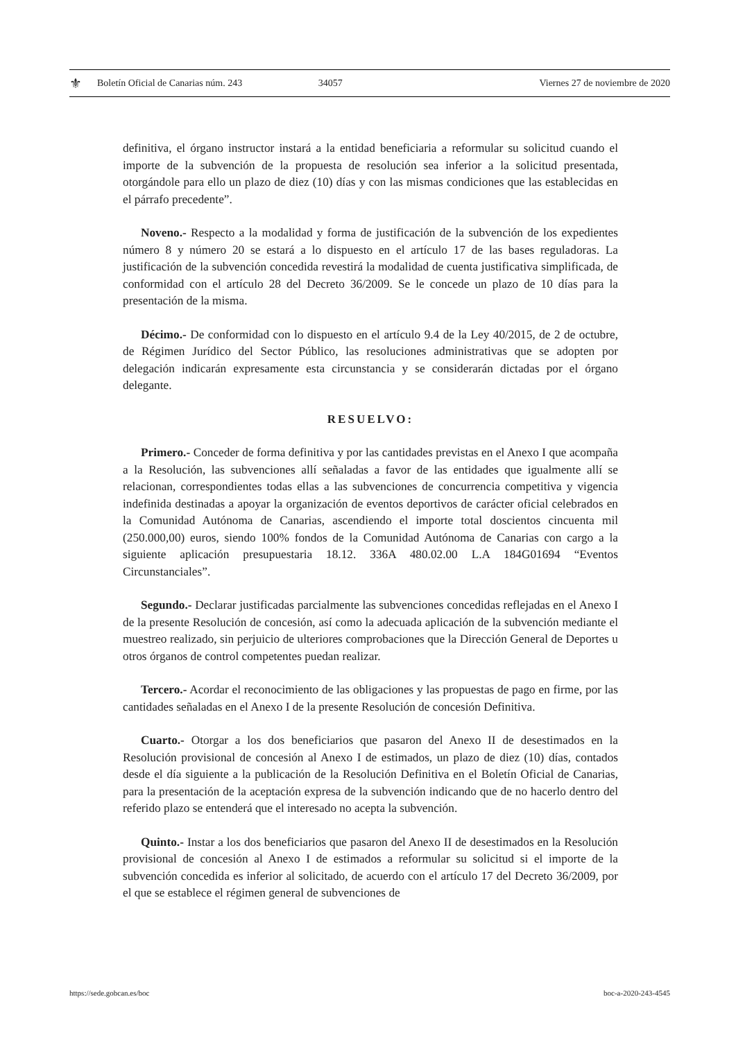⚜ Boletín Oficial de Canarias núm. 243 34057 Viernes 27 de noviembre de 2020
definitiva, el órgano instructor instará a la entidad beneficiaria a reformular su solicitud cuando el importe de la subvención de la propuesta de resolución sea inferior a la solicitud presentada, otorgándole para ello un plazo de diez (10) días y con las mismas condiciones que las establecidas en el párrafo precedente”.
Noveno.- Respecto a la modalidad y forma de justificación de la subvención de los expedientes número 8 y número 20 se estará a lo dispuesto en el artículo 17 de las bases reguladoras. La justificación de la subvención concedida revestirá la modalidad de cuenta justificativa simplificada, de conformidad con el artículo 28 del Decreto 36/2009. Se le concede un plazo de 10 días para la presentación de la misma.
Décimo.- De conformidad con lo dispuesto en el artículo 9.4 de la Ley 40/2015, de 2 de octubre, de Régimen Jurídico del Sector Público, las resoluciones administrativas que se adopten por delegación indicarán expresamente esta circunstancia y se considerarán dictadas por el órgano delegante.
RESUELVO:
Primero.- Conceder de forma definitiva y por las cantidades previstas en el Anexo I que acompaña a la Resolución, las subvenciones allí señaladas a favor de las entidades que igualmente allí se relacionan, correspondientes todas ellas a las subvenciones de concurrencia competitiva y vigencia indefinida destinadas a apoyar la organización de eventos deportivos de carácter oficial celebrados en la Comunidad Autónoma de Canarias, ascendiendo el importe total doscientos cincuenta mil (250.000,00) euros, siendo 100% fondos de la Comunidad Autónoma de Canarias con cargo a la siguiente aplicación presupuestaria 18.12. 336A 480.02.00 L.A 184G01694 “Eventos Circunstanciales”.
Segundo.- Declarar justificadas parcialmente las subvenciones concedidas reflejadas en el Anexo I de la presente Resolución de concesión, así como la adecuada aplicación de la subvención mediante el muestreo realizado, sin perjuicio de ulteriores comprobaciones que la Dirección General de Deportes u otros órganos de control competentes puedan realizar.
Tercero.- Acordar el reconocimiento de las obligaciones y las propuestas de pago en firme, por las cantidades señaladas en el Anexo I de la presente Resolución de concesión Definitiva.
Cuarto.- Otorgar a los dos beneficiarios que pasaron del Anexo II de desestimados en la Resolución provisional de concesión al Anexo I de estimados, un plazo de diez (10) días, contados desde el día siguiente a la publicación de la Resolución Definitiva en el Boletín Oficial de Canarias, para la presentación de la aceptación expresa de la subvención indicando que de no hacerlo dentro del referido plazo se entenderá que el interesado no acepta la subvención.
Quinto.- Instar a los dos beneficiarios que pasaron del Anexo II de desestimados en la Resolución provisional de concesión al Anexo I de estimados a reformular su solicitud si el importe de la subvención concedida es inferior al solicitado, de acuerdo con el artículo 17 del Decreto 36/2009, por el que se establece el régimen general de subvenciones de
https://sede.gobcan.es/boc boc-a-2020-243-4545